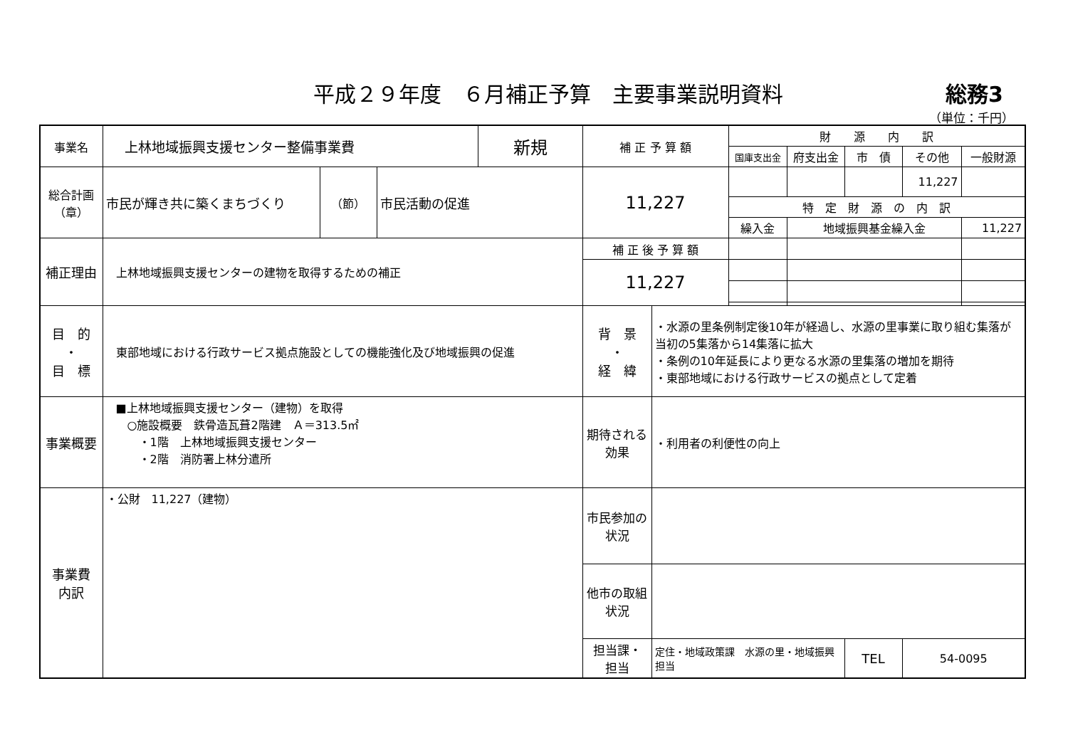平成２９年度　６月補正予算　主要事業説明資料
総務3
（単位：千円）
| 事業名 | 上林地域振興支援センター整備事業費 | | | 新規 | 補 正 予 算 額 | | 財 源 内 訳 | | | | |
| | | | | | | | 国庫支出金 | 府支出金 | 市 債 | その他 | 一般財源 |
| 総合計画 （章） | 市民が輝き共に築くまちづくり | （節） | 市民活動の促進 | | 11,227 | | | | | 11,227 | |
| | | | | | | | 特 定 財 源 の 内 訳 | | | | |
| | | | | | | | 繰入金 | 地域振興基金繰入金 | | | 11,227 |
| 補正理由 | 上林地域振興支援センターの建物を取得するための補正 | | | | 補 正 後 予 算 額 | | | | | | |
| | | | | | 11,227 | | | | | | |
| 目 的 ・ 目 標 | 東部地域における行政サービス拠点施設としての機能強化及び地域振興の促進 | | | | 背 景 ・ 経 緯 | ・水源の里条例制定後10年が経過し、水源の里事業に取り組む集落が当初の5集落から14集落に拡大 ・条例の10年延長により更なる水源の里集落の増加を期待 ・東部地域における行政サービスの拠点として定着 | | | | | |
| 事業概要 | ■上林地域振興支援センター（建物）を取得 ○施設概要 鉄骨造瓦葺2階建 Ａ＝313.5㎡ ・1階 上林地域振興支援センター ・2階 消防署上林分遣所 | | | | 期待される 効果 | ・利用者の利便性の向上 | | | | | |
| 事業費 内訳 | ・公財 11,227（建物） | | | | 市民参加の 状況 | | | | | | |
| | | | | | 他市の取組 状況 | | | | | | |
| | | | | | 担当課・ 担当 | 定住・地域政策課 水源の里・地域振興担当 | | | TEL | 54-0095 | |